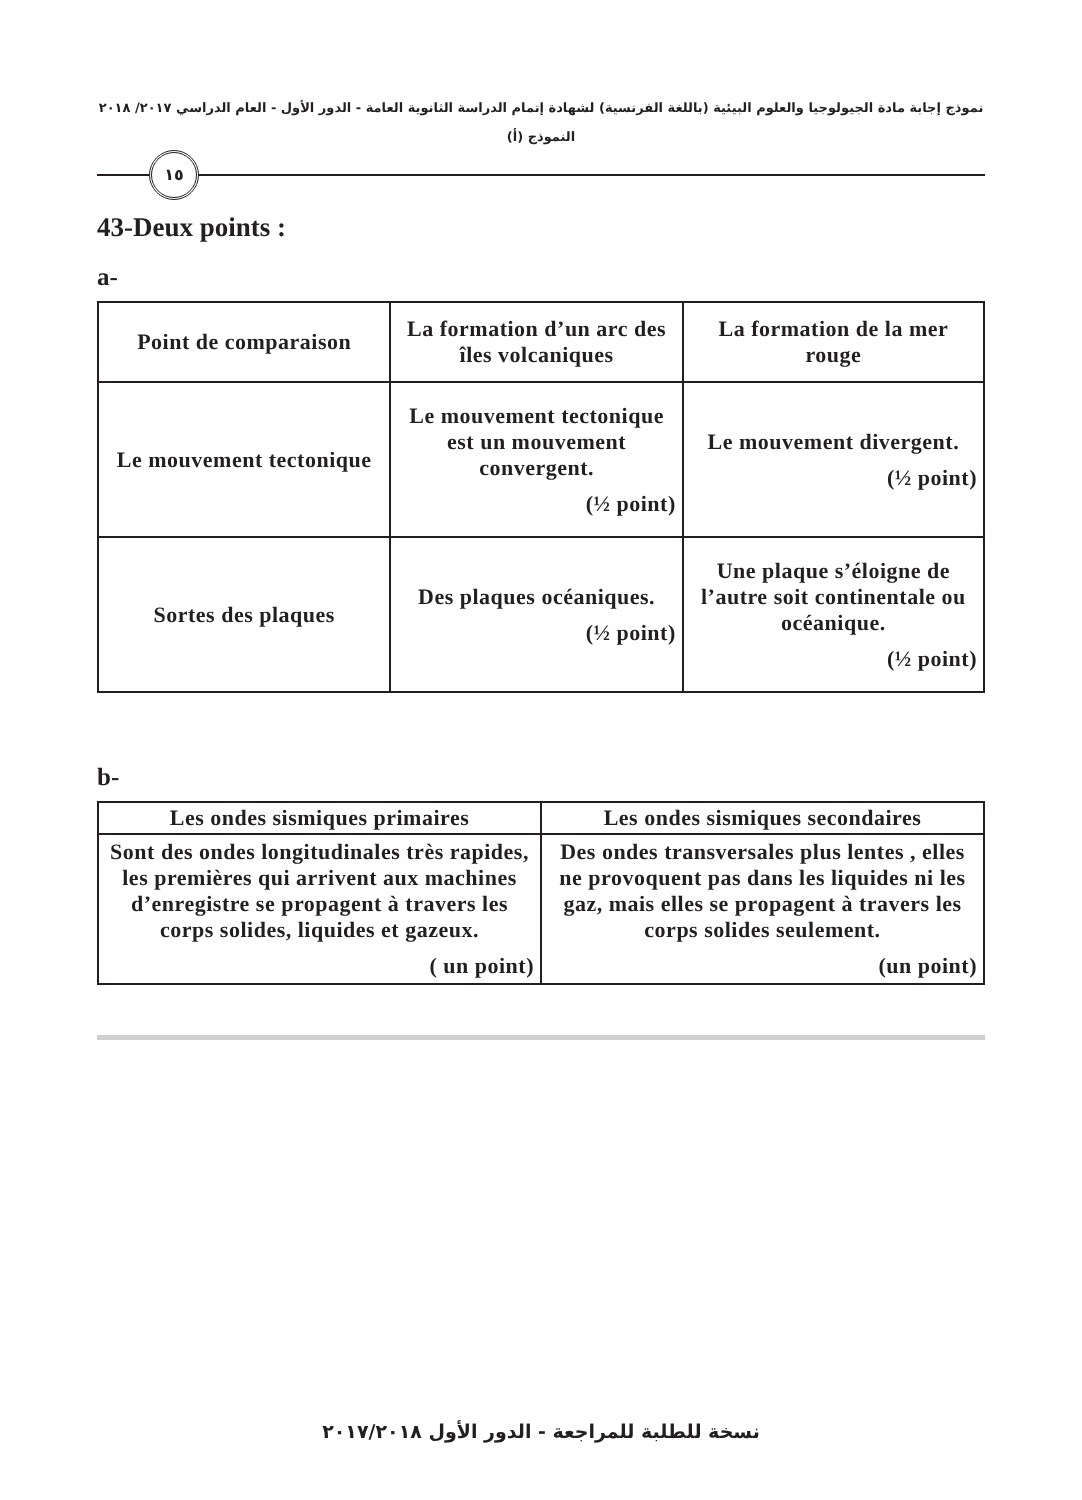نموذج إجابة مادة الجيولوجيا والعلوم البيئية (باللغة الفرنسية) لشهادة إتمام الدراسة الثانوية العامة - الدور الأول - العام الدراسي ٢٠١٧/ ٢٠١٨
النموذج (أ)
١٥
43-Deux points :
a-
| Point de comparaison | La formation d’un arc des îles volcaniques | La formation de la mer rouge |
| --- | --- | --- |
| Le mouvement tectonique | Le mouvement tectonique est un mouvement convergent. (½ point) | Le mouvement divergent. (½ point) |
| Sortes des plaques | Des plaques océaniques. (½ point) | Une plaque s’éloigne de l’autre soit continentale ou océanique. (½ point) |
b-
| Les ondes sismiques primaires | Les ondes sismiques secondaires |
| --- | --- |
| Sont des ondes longitudinales très rapides, les premières qui arrivent aux machines d’enregistre se propagent à travers les corps solides, liquides et gazeux. ( un point) | Des ondes transversales plus lentes , elles ne provoquent pas dans les liquides ni les gaz, mais elles se propagent à travers les corps solides seulement. (un point) |
نسخة للطلبة للمراجعة - الدور الأول ٢٠١٧/٢٠١٨